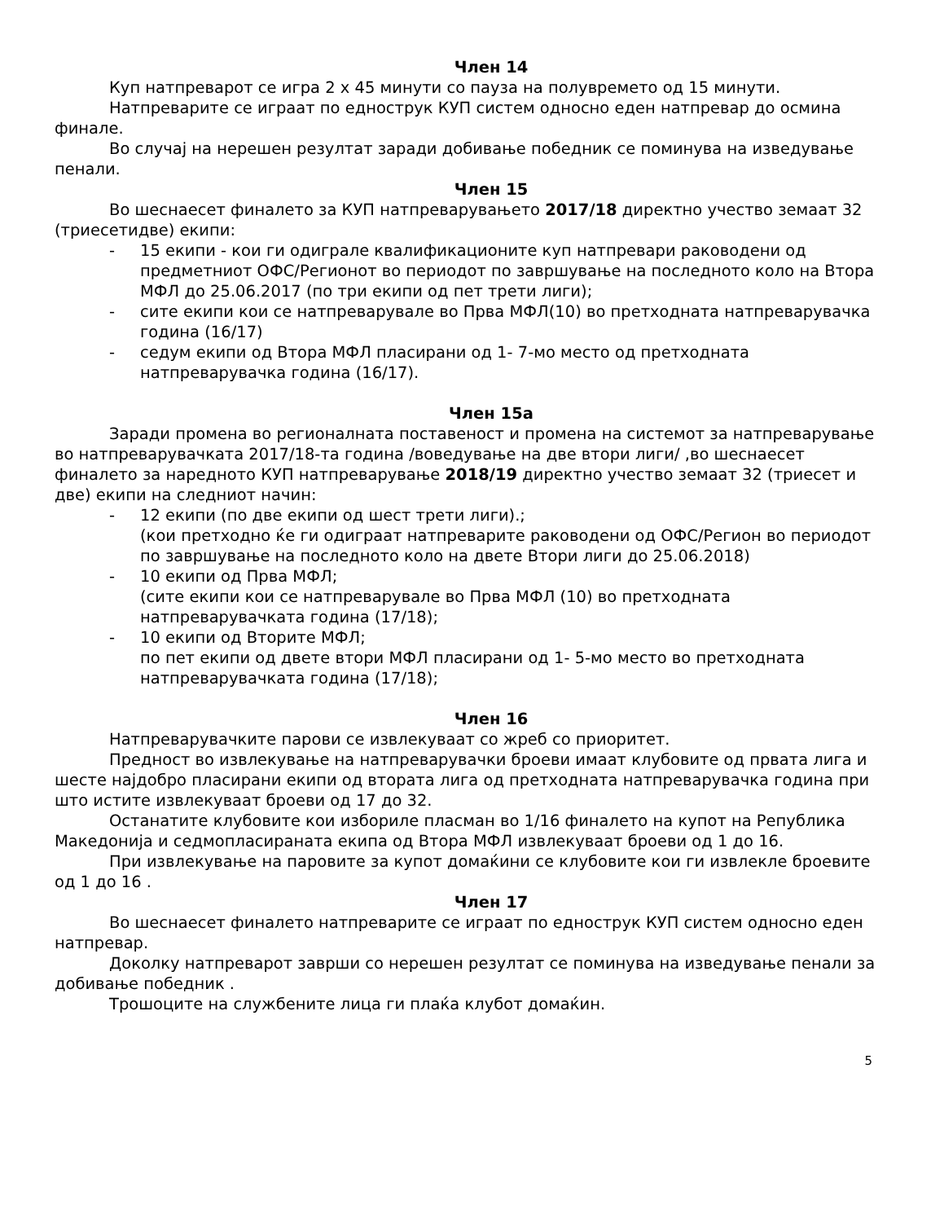Член 14
Куп натпреварот се игра 2 х 45 минути со пауза на полувремето од 15 минути.
Натпреварите се играат по еднострук КУП систем односно еден натпревар до осмина финале.
Во случај на нерешен резултат заради добивање победник се поминува на изведување пенали.
Член 15
Во шеснаесет финалето за КУП натпреварувањето 2017/18 директно учество земаат 32 (триесетидве) екипи:
- 15 екипи - кои ги одиграле квалификационите куп натпревари раководени од предметниот ОФС/Регионот во периодот по завршување на последното коло на Втора МФЛ до 25.06.2017 (по три екипи од пет трети лиги);
- сите екипи кои се натпреварувале во Прва МФЛ(10) во претходната натпреварувачка година (16/17)
- седум екипи од Втора МФЛ пласирани од 1- 7-мо место од претходната натпреварувачка година (16/17).
Член 15а
Заради промена во регионалната поставеност и промена на системот за натпреварување во натпреварувачката 2017/18-та година /воведување на две втори лиги/ ,во шеснаесет финалето за наредното КУП натпреварување 2018/19 директно учество земаат 32 (триесет и две) екипи на следниот начин:
- 12 екипи (по две екипи од шест трети лиги).;
(кои претходно ќе ги одиграат натпреварите раководени од ОФС/Регион во периодот по завршување на последното коло на двете Втори лиги до 25.06.2018)
- 10 екипи од Прва МФЛ;
(сите екипи кои се натпреварувале во Прва МФЛ (10) во претходната натпреварувачката година (17/18);
- 10 екипи од Вторите МФЛ;
по пет екипи од двете втори МФЛ пласирани од 1- 5-мо место во претходната натпреварувачката година (17/18);
Член 16
Натпреварувачките парови се извлекуваат со жреб со приоритет.
Предност во извлекување на натпреварувачки броеви имаат клубовите од првата лига и шесте најдобро пласирани екипи од втората лига од претходната натпреварувачка година при што истите извлекуваат броеви од 17 до 32.
Останатите клубовите кои избориле пласман во 1/16 финалето на купот на Република Македонија и седмопласираната екипа од Втора МФЛ извлекуваат броеви од 1 до 16.
При извлекување на паровите за купот домаќини се клубовите кои ги извлекле броевите од 1 до 16 .
Член 17
Во шеснаесет финалето натпреварите се играат по еднострук КУП систем односно еден натпревар.
Доколку натпреварот заврши со нерешен резултат се поминува на изведување пенали за добивање победник .
Трошоците на службените лица ги плаќа клубот домаќин.
5